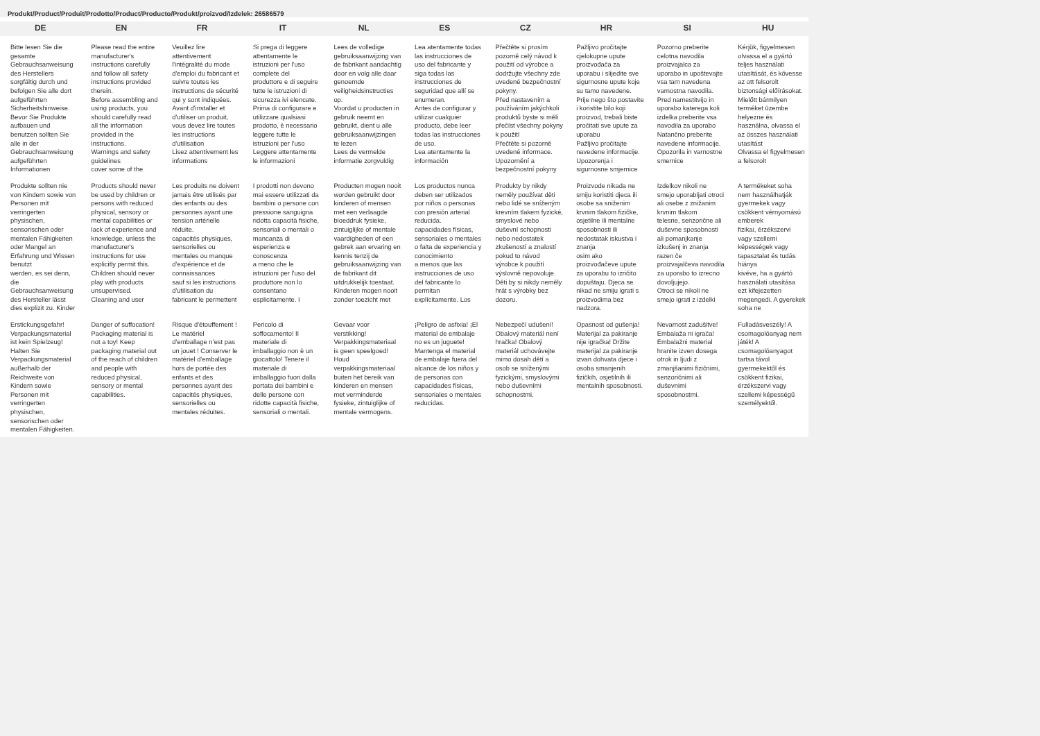Produkt/Product/Produit/Prodotto/Product/Producto/Produkt/proizvod/Izdelek: 26586579
| DE | EN | FR | IT | NL | ES | CZ | HR | SI | HU |
| --- | --- | --- | --- | --- | --- | --- | --- | --- | --- |
| Bitte lesen Sie die gesamte Gebrauchsanweisung des Herstellers sorgfältig durch und befolgen Sie alle dort aufgeführten Sicherheitshinweise. Bevor Sie Produkte aufbauen und benutzen sollten Sie alle in der Gebrauchsanweisung aufgeführten Informationen | Please read the entire manufacturer's instructions carefully and follow all safety instructions provided therein. Before assembling and using products, you should carefully read all the information provided in the instructions. Warnings and safety guidelines cover some of the | Veuillez lire attentivement l'intégralité du mode d'emploi du fabricant et suivre toutes les instructions de sécurité qui y sont indiquées. Avant d'installer et d'utiliser un produit, vous devez lire toutes les instructions d'utilisation Lisez attentivement les informations | Si prega di leggere attentamente le istruzioni per l'uso complete del produttore e di seguire tutte le istruzioni di sicurezza ivi elencate. Prima di configurare e utilizzare qualsiasi prodotto, è necessario leggere tutte le istruzioni per l'uso Leggere attentamente le informazioni | Lees de volledige gebruiksaanwijzing van de fabrikant aandachtig door en volg alle daar genoemde veiligheidsinstructies op. Voordat u producten in gebruik neemt en gebruikt, dient u alle gebruiksaanwijzingen te lezen Lees de vermelde informatie zorgvuldig | Lea atentamente todas las instrucciones de uso del fabricante y siga todas las instrucciones de seguridad que allí se enumeran. Antes de configurar y utilizar cualquier producto, debe leer todas las instrucciones de uso. Lea atentamente la información | Přečtěte si prosím pozorně celý návod k použití od výrobce a dodržujte všechny zde uvedené bezpečnostní pokyny. Před nastavením a používáním jakýchkoli produktů byste si měli přečíst všechny pokyny k použití Přečtěte si pozorně uvedené informace. Upozornění a bezpečnostní pokyny | Pažljivo pročitajte cjelokupne upute proizvođača za uporabu i slijedite sve sigurnosne upute koje su tamo navedene. Prije nego što postavite i koristite bilo koji proizvod, trebali biste pročitati sve upute za uporabu Pažljivo pročitajte navedene informacije. Upozorenja i sigurnosne smjernice | Pozorno preberite celotna navodila proizvajalca za uporabo in upoštevajte vsa tam navedena varnostna navodila. Pred namestitvijo in uporabo katerega koli izdelka preberite vsa navodila za uporabo Natančno preberite navedene informacije. Opozorila in varnostne smernice | Kérjük, figyelmesen olvassa el a gyártó teljes használati utasítását, és kövesse az ott felsorolt biztonsági előírásokat. Mielőtt bármilyen terméket üzembe helyezne és használna, olvassa el az összes használati utasítást Olvassa el figyelmesen a felsorolt |
| Produkte sollten nie von Kindern sowie von Personen mit verringerten physischen, sensorischen oder mentalen Fähigkeiten oder Mangel an Erfahrung und Wissen benutzt werden, es sei denn, die Gebrauchsanweisung des Hersteller lässt dies explizit zu. Kinder | Products should never be used by children or persons with reduced physical, sensory or mental capabilities or lack of experience and knowledge, unless the manufacturer's instructions for use explicitly permit this. Children should never play with products unsupervised. Cleaning and user | Les produits ne doivent jamais être utilisés par des enfants ou des personnes ayant une tension artérielle réduite. capacités physiques, sensorielles ou mentales ou manque d’expérience et de connaissances sauf si les instructions d'utilisation du fabricant le permettent | I prodotti non devono mai essere utilizzati da bambini o persone con pressione sanguigna ridotta capacità fisiche, sensoriali o mentali o mancanza di esperienza e conoscenza a meno che le istruzioni per l'uso del produttore non lo consentano esplicitamente. I | Producten mogen nooit worden gebruikt door kinderen of mensen met een verlaagde bloeddruk fysieke, zintuiglijke of mentale vaardigheden of een gebrek aan ervaring en kennis tenzij de gebruiksaanwijzing van de fabrikant dit uitdrukkelijk toestaat. Kinderen mogen nooit zonder toezicht met | Los productos nunca deben ser utilizados por niños o personas con presión arterial reducida. capacidades físicas, sensoriales o mentales o falta de experiencia y conocimiento a menos que las instrucciones de uso del fabricante lo permitan explícitamente. Los | Produkty by nikdy neměly používat děti nebo lidé se sníženým krevním tlakem fyzické, smyslové nebo duševní schopnosti nebo nedostatek zkušeností a znalostí pokud to návod výrobce k použití výslovně nepovoluje. Děti by si nikdy neměly hrát s výrobky bez dozoru. | Proizvode nikada ne smiju koristiti djeca ili osobe sa sniženim krvnim tlakom fizičke, osjetilne ili mentalne sposobnosti ili nedostatak iskustva i znanja osim ako proizvođačeve upute za uporabu to izričito dopuštaju. Djeca se nikad ne smiju igrati s proizvodima bez nadzora. | Izdelkov nikoli ne smejo uporabljati otroci ali osebe z znižanim krvnim tlakom telesne, senzorične ali duševne sposobnosti ali pomanjkanje izkušenj in znanja razen če proizvajalčeva navodila za uporabo to izrecno dovoljujejo. Otroci se nikoli ne smejo igrati z izdelki | A termékeket soha nem használhatják gyermekek vagy csökkent vérnyomású emberek fizikai, érzékszervi vagy szellemi képességek vagy tapasztalat és tudás hiánya kivéve, ha a gyártó használati utasítása ezt kifejezetten megengedi. A gyerekek soha ne |
| Erstickungsgefahr! Verpackungsmaterial ist kein Spielzeug! Halten Sie Verpackungsmaterial außerhalb der Reichweite von Kindern sowie Personen mit verringerten physischen, sensorischen oder mentalen Fähigkeiten. | Danger of suffocation! Packaging material is not a toy! Keep packaging material out of the reach of children and people with reduced physical, sensory or mental capabilities. | Risque d'étouffement ! Le matériel d’emballage n’est pas un jouet ! Conserver le matériel d'emballage hors de portée des enfants et des personnes ayant des capacités physiques, sensorielles ou mentales réduites. | Pericolo di soffocamento! Il materiale di imballaggio non è un giocattolo! Tenere il materiale di imballaggio fuori dalla portata dei bambini e delle persone con ridotte capacità fisiche, sensoriali o mentali. | Gevaar voor verstikking! Verpakkingsmateriaal is geen speelgoed! Houd verpakkingsmateriaal buiten het bereik van kinderen en mensen met verminderde fysieke, zintuiglijke of mentale vermogens. | ¡Peligro de asfixia! ¡El material de embalaje no es un juguete! Mantenga el material de embalaje fuera del alcance de los niños y de personas con capacidades físicas, sensoriales o mentales reducidas. | Nebezpečí udušení! Obalový materiál není hračka! Obalový materiál uchovávejte mimo dosah dětí a osob se sníženými fyzickými, smyslovými nebo duševními schopnostmi. | Opasnost od gušenja! Materijal za pakiranje nije igračka! Držite materijal za pakiranje izvan dohvata djece i osoba smanjenih fizičkih, osjetilnih ili mentalnih sposobnosti. | Nevarnost zadušitve! Embalaža ni igrača! Embalažni material hranite izven dosega otrok in ljudi z zmanjšanimi fizičnimi, senzoričnimi ali duševnimi sposobnostmi. | Fulladásveszély! A csomagolóanyag nem játék! A csomagolóanyagot tartsa távol gyermekektől és csökkent fizikai, érzékszervi vagy szellemi képességű személyektől. |